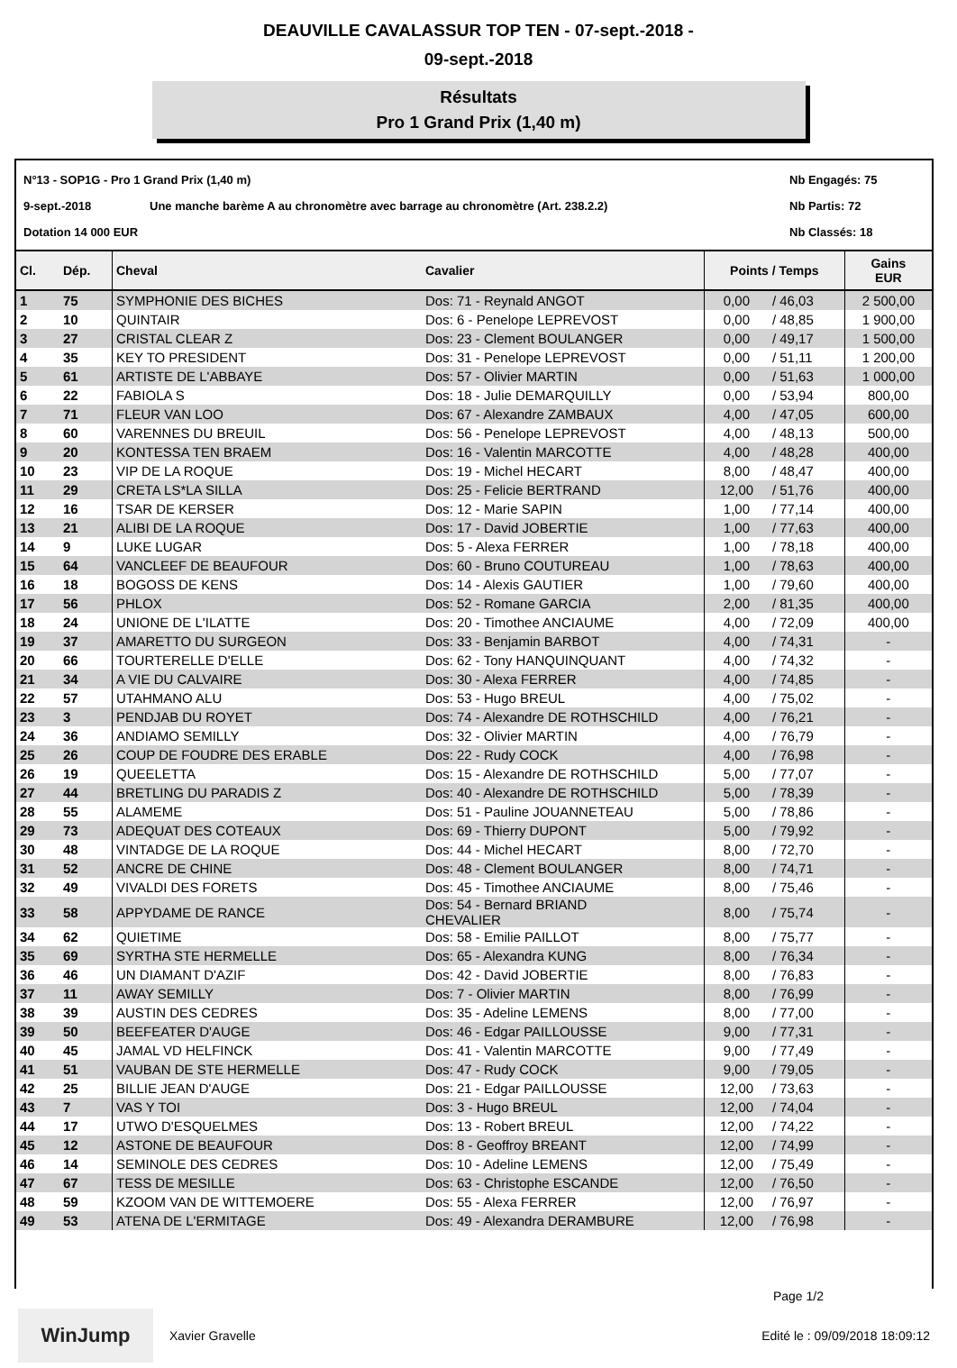DEAUVILLE CAVALASSUR TOP TEN - 07-sept.-2018 -
09-sept.-2018
Résultats
Pro 1 Grand Prix (1,40 m)
N°13 - SOP1G - Pro 1 Grand Prix (1,40 m) Nb Engagés: 75 9-sept.-2018 Une manche barème A au chronomètre avec barrage au chronomètre (Art. 238.2.2) Nb Partis: 72 Dotation 14 000 EUR Nb Classés: 18
| Cl. | Dép. | Cheval | Cavalier | Points / Temps | | Gains EUR |
| --- | --- | --- | --- | --- | --- | --- |
| 1 | 75 | SYMPHONIE DES BICHES | Dos: 71 - Reynald ANGOT | 0,00 | / 46,03 | 2 500,00 |
| 2 | 10 | QUINTAIR | Dos: 6 - Penelope LEPREVOST | 0,00 | / 48,85 | 1 900,00 |
| 3 | 27 | CRISTAL CLEAR Z | Dos: 23 - Clement BOULANGER | 0,00 | / 49,17 | 1 500,00 |
| 4 | 35 | KEY TO PRESIDENT | Dos: 31 - Penelope LEPREVOST | 0,00 | / 51,11 | 1 200,00 |
| 5 | 61 | ARTISTE DE L'ABBAYE | Dos: 57 - Olivier MARTIN | 0,00 | / 51,63 | 1 000,00 |
| 6 | 22 | FABIOLA S | Dos: 18 - Julie DEMARQUILLY | 0,00 | / 53,94 | 800,00 |
| 7 | 71 | FLEUR VAN LOO | Dos: 67 - Alexandre ZAMBAUX | 4,00 | / 47,05 | 600,00 |
| 8 | 60 | VARENNES DU BREUIL | Dos: 56 - Penelope LEPREVOST | 4,00 | / 48,13 | 500,00 |
| 9 | 20 | KONTESSA TEN BRAEM | Dos: 16 - Valentin MARCOTTE | 4,00 | / 48,28 | 400,00 |
| 10 | 23 | VIP DE LA ROQUE | Dos: 19 - Michel HECART | 8,00 | / 48,47 | 400,00 |
| 11 | 29 | CRETA LS*LA SILLA | Dos: 25 - Felicie BERTRAND | 12,00 | / 51,76 | 400,00 |
| 12 | 16 | TSAR DE KERSER | Dos: 12 - Marie SAPIN | 1,00 | / 77,14 | 400,00 |
| 13 | 21 | ALIBI DE LA ROQUE | Dos: 17 - David JOBERTIE | 1,00 | / 77,63 | 400,00 |
| 14 | 9 | LUKE LUGAR | Dos: 5 - Alexa FERRER | 1,00 | / 78,18 | 400,00 |
| 15 | 64 | VANCLEEF DE BEAUFOUR | Dos: 60 - Bruno COUTUREAU | 1,00 | / 78,63 | 400,00 |
| 16 | 18 | BOGOSS DE KENS | Dos: 14 - Alexis GAUTIER | 1,00 | / 79,60 | 400,00 |
| 17 | 56 | PHLOX | Dos: 52 - Romane GARCIA | 2,00 | / 81,35 | 400,00 |
| 18 | 24 | UNIONE DE L'ILATTE | Dos: 20 - Timothee ANCIAUME | 4,00 | / 72,09 | 400,00 |
| 19 | 37 | AMARETTO DU SURGEON | Dos: 33 - Benjamin BARBOT | 4,00 | / 74,31 | - |
| 20 | 66 | TOURTERELLE D'ELLE | Dos: 62 - Tony HANQUINQUANT | 4,00 | / 74,32 | - |
| 21 | 34 | A VIE DU CALVAIRE | Dos: 30 - Alexa FERRER | 4,00 | / 74,85 | - |
| 22 | 57 | UTAHMANO ALU | Dos: 53 - Hugo BREUL | 4,00 | / 75,02 | - |
| 23 | 3 | PENDJAB DU ROYET | Dos: 74 - Alexandre DE ROTHSCHILD | 4,00 | / 76,21 | - |
| 24 | 36 | ANDIAMO SEMILLY | Dos: 32 - Olivier MARTIN | 4,00 | / 76,79 | - |
| 25 | 26 | COUP DE FOUDRE DES ERABLE | Dos: 22 - Rudy COCK | 4,00 | / 76,98 | - |
| 26 | 19 | QUEELETTA | Dos: 15 - Alexandre DE ROTHSCHILD | 5,00 | / 77,07 | - |
| 27 | 44 | BRETLING DU PARADIS Z | Dos: 40 - Alexandre DE ROTHSCHILD | 5,00 | / 78,39 | - |
| 28 | 55 | ALAMEME | Dos: 51 - Pauline JOUANNETEAU | 5,00 | / 78,86 | - |
| 29 | 73 | ADEQUAT DES COTEAUX | Dos: 69 - Thierry DUPONT | 5,00 | / 79,92 | - |
| 30 | 48 | VINTADGE DE LA ROQUE | Dos: 44 - Michel HECART | 8,00 | / 72,70 | - |
| 31 | 52 | ANCRE DE CHINE | Dos: 48 - Clement BOULANGER | 8,00 | / 74,71 | - |
| 32 | 49 | VIVALDI DES FORETS | Dos: 45 - Timothee ANCIAUME | 8,00 | / 75,46 | - |
| 33 | 58 | APPYDAME DE RANCE | Dos: 54 - Bernard BRIAND CHEVALIER | 8,00 | / 75,74 | - |
| 34 | 62 | QUIETIME | Dos: 58 - Emilie PAILLOT | 8,00 | / 75,77 | - |
| 35 | 69 | SYRTHA STE HERMELLE | Dos: 65 - Alexandra KUNG | 8,00 | / 76,34 | - |
| 36 | 46 | UN DIAMANT D'AZIF | Dos: 42 - David JOBERTIE | 8,00 | / 76,83 | - |
| 37 | 11 | AWAY SEMILLY | Dos: 7 - Olivier MARTIN | 8,00 | / 76,99 | - |
| 38 | 39 | AUSTIN DES CEDRES | Dos: 35 - Adeline LEMENS | 8,00 | / 77,00 | - |
| 39 | 50 | BEEFEATER D'AUGE | Dos: 46 - Edgar PAILLOUSSE | 9,00 | / 77,31 | - |
| 40 | 45 | JAMAL VD HELFINCK | Dos: 41 - Valentin MARCOTTE | 9,00 | / 77,49 | - |
| 41 | 51 | VAUBAN DE STE HERMELLE | Dos: 47 - Rudy COCK | 9,00 | / 79,05 | - |
| 42 | 25 | BILLIE JEAN D'AUGE | Dos: 21 - Edgar PAILLOUSSE | 12,00 | / 73,63 | - |
| 43 | 7 | VAS Y TOI | Dos: 3 - Hugo BREUL | 12,00 | / 74,04 | - |
| 44 | 17 | UTWO D'ESQUELMES | Dos: 13 - Robert BREUL | 12,00 | / 74,22 | - |
| 45 | 12 | ASTONE DE BEAUFOUR | Dos: 8 - Geoffroy BREANT | 12,00 | / 74,99 | - |
| 46 | 14 | SEMINOLE DES CEDRES | Dos: 10 - Adeline LEMENS | 12,00 | / 75,49 | - |
| 47 | 67 | TESS DE MESILLE | Dos: 63 - Christophe ESCANDE | 12,00 | / 76,50 | - |
| 48 | 59 | KZOOM VAN DE WITTEMOERE | Dos: 55 - Alexa FERRER | 12,00 | / 76,97 | - |
| 49 | 53 | ATENA DE L'ERMITAGE | Dos: 49 - Alexandra DERAMBURE | 12,00 | / 76,98 | - |
Page 1/2
WinJump Xavier Gravelle Edité le : 09/09/2018 18:09:12